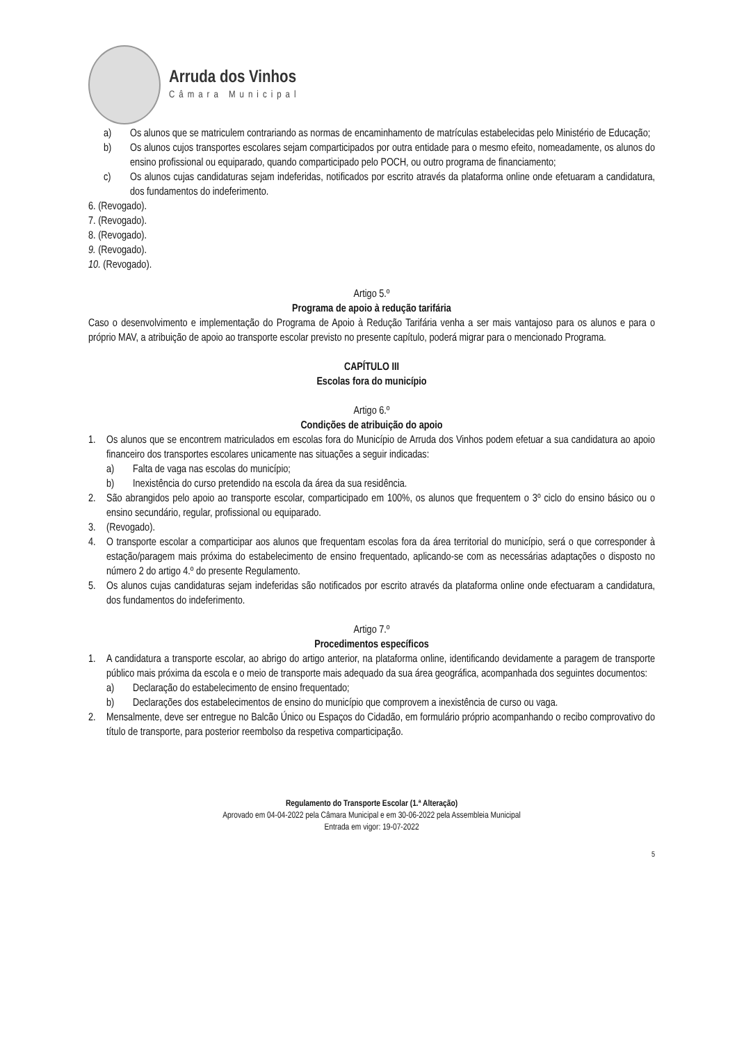Arruda dos Vinhos
Câmara Municipal
a) Os alunos que se matriculem contrariando as normas de encaminhamento de matrículas estabelecidas pelo Ministério de Educação;
b) Os alunos cujos transportes escolares sejam comparticipados por outra entidade para o mesmo efeito, nomeadamente, os alunos do ensino profissional ou equiparado, quando comparticipado pelo POCH, ou outro programa de financiamento;
c) Os alunos cujas candidaturas sejam indeferidas, notificados por escrito através da plataforma online onde efetuaram a candidatura, dos fundamentos do indeferimento.
6. (Revogado).
7. (Revogado).
8. (Revogado).
9. (Revogado).
10. (Revogado).
Artigo 5.º
Programa de apoio à redução tarifária
Caso o desenvolvimento e implementação do Programa de Apoio à Redução Tarifária venha a ser mais vantajoso para os alunos e para o próprio MAV, a atribuição de apoio ao transporte escolar previsto no presente capítulo, poderá migrar para o mencionado Programa.
CAPÍTULO III
Escolas fora do município
Artigo 6.º
Condições de atribuição do apoio
1. Os alunos que se encontrem matriculados em escolas fora do Município de Arruda dos Vinhos podem efetuar a sua candidatura ao apoio financeiro dos transportes escolares unicamente nas situações a seguir indicadas:
a) Falta de vaga nas escolas do município;
b) Inexistência do curso pretendido na escola da área da sua residência.
2. São abrangidos pelo apoio ao transporte escolar, comparticipado em 100%, os alunos que frequentem o 3º ciclo do ensino básico ou o ensino secundário, regular, profissional ou equiparado.
3. (Revogado).
4. O transporte escolar a comparticipar aos alunos que frequentam escolas fora da área territorial do município, será o que corresponder à estação/paragem mais próxima do estabelecimento de ensino frequentado, aplicando-se com as necessárias adaptações o disposto no número 2 do artigo 4.º do presente Regulamento.
5. Os alunos cujas candidaturas sejam indeferidas são notificados por escrito através da plataforma online onde efectuaram a candidatura, dos fundamentos do indeferimento.
Artigo 7.º
Procedimentos específicos
1. A candidatura a transporte escolar, ao abrigo do artigo anterior, na plataforma online, identificando devidamente a paragem de transporte público mais próxima da escola e o meio de transporte mais adequado da sua área geográfica, acompanhada dos seguintes documentos:
a) Declaração do estabelecimento de ensino frequentado;
b) Declarações dos estabelecimentos de ensino do município que comprovem a inexistência de curso ou vaga.
2. Mensalmente, deve ser entregue no Balcão Único ou Espaços do Cidadão, em formulário próprio acompanhando o recibo comprovativo do título de transporte, para posterior reembolso da respetiva comparticipação.
Regulamento do Transporte Escolar (1.ª Alteração)
Aprovado em 04-04-2022 pela Câmara Municipal e em 30-06-2022 pela Assembleia Municipal
Entrada em vigor: 19-07-2022
5